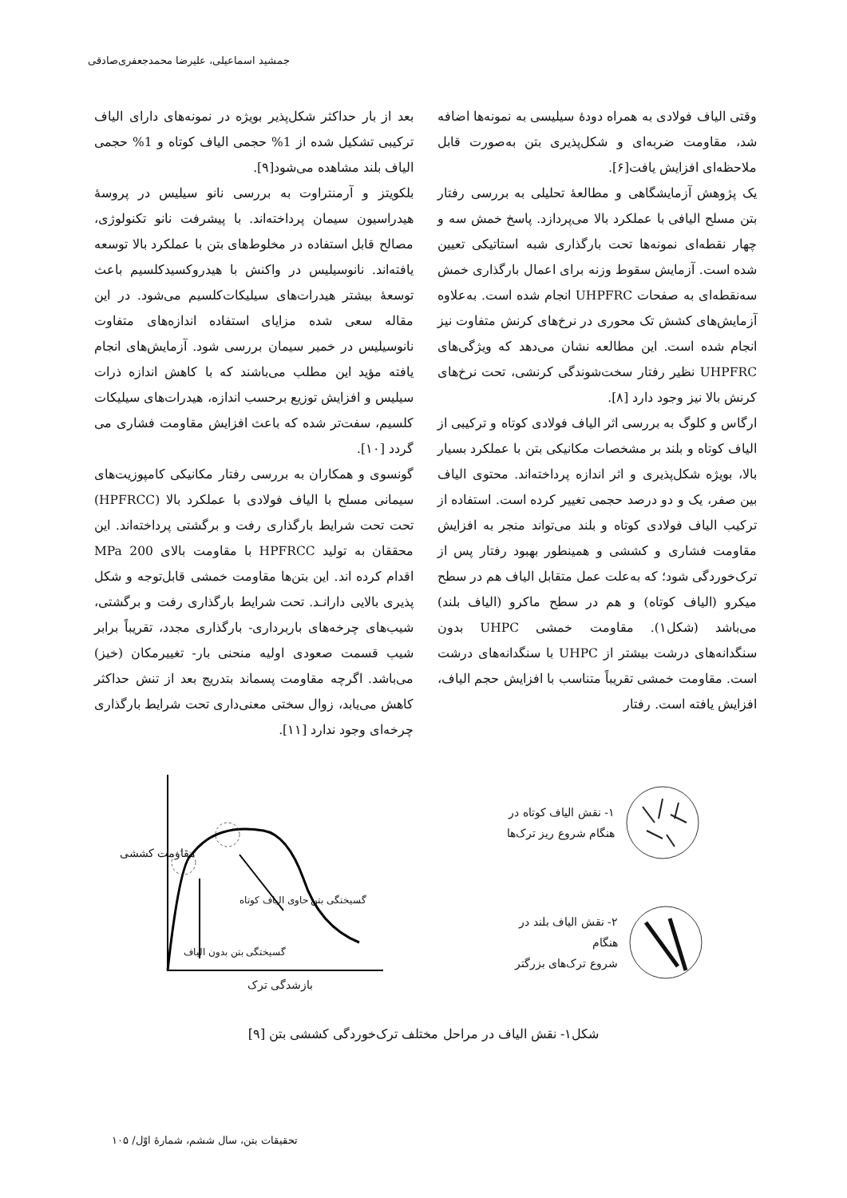جمشید اسماعیلی، علیرضا محمدجعفری‌صادقی
وقتی الیاف فولادی به همراه دودهٔ سیلیسی به نمونه‌ها اضافه شد، مقاومت ضربه‌ای و شکل‌پذیری بتن به‌صورت قابل ملاحظه‌ای افزایش یافت[۶].
یک پژوهش آزمایشگاهی و مطالعهٔ تحلیلی به بررسی رفتار بتن مسلح الیافی با عملکرد بالا می‌پردازد. پاسخ خمش سه و چهار نقطه‌ای نمونه‌ها تحت بارگذاری شبه استاتیکی تعیین شده است. آزمایش سقوط وزنه برای اعمال بارگذاری خمش سه‌نقطه‌ای به صفحات UHPFRC انجام شده است. به‌علاوه آزمایش‌های کشش تک محوری در نرخ‌های کرنش متفاوت نیز انجام شده است. این مطالعه نشان می‌دهد که ویژگی‌های UHPFRC نظیر رفتار سخت‌شوندگی کرنشی، تحت نرخ‌های کرنش بالا نیز وجود دارد [۸].
ارگاس و کلوگ به بررسی اثر الیاف فولادی کوتاه و ترکیبی از الیاف کوتاه و بلند بر مشخصات مکانیکی بتن با عملکرد بسیار بالا، بویژه شکل‌پذیری و اثر اندازه پرداخته‌اند. محتوی الیاف بین صفر، یک و دو درصد حجمی تغییر کرده است. استفاده از ترکیب الیاف فولادی کوتاه و بلند می‌تواند منجر به افزایش مقاومت فشاری و کششی و همینطور بهبود رفتار پس از ترک‌خوردگی شود؛ که به‌علت عمل متقابل الیاف هم در سطح میکرو (الیاف کوتاه) و هم در سطح ماکرو (الیاف بلند) می‌باشد (شکل۱). مقاومت خمشی UHPC بدون سنگدانه‌های درشت بیشتر از UHPC با سنگدانه‌های درشت است. مقاومت خمشی تقریباً متناسب با افزایش حجم الیاف، افزایش یافته است. رفتار
بعد از بار حداکثر شکل‌پذیر بویژه در نمونه‌های دارای الیاف ترکیبی تشکیل شده از 1% حجمی الیاف کوتاه و 1% حجمی الیاف بلند مشاهده می‌شود[۹].
بلکویتز و آرمنتراوت به بررسی نانو سیلیس در پروسهٔ هیدراسیون سیمان پرداخته‌اند. با پیشرفت نانو تکنولوژی، مصالح قابل استفاده در مخلوط‌های بتن با عملکرد بالا توسعه یافته‌اند. نانوسیلیس در واکنش با هیدروکسیدکلسیم باعث توسعهٔ بیشتر هیدرات‌های سیلیکات‌کلسیم می‌شود. در این مقاله سعی شده مزایای استفاده اندازه‌های متفاوت نانوسیلیس در خمیر سیمان بررسی شود. آزمایش‌های انجام یافته مؤید این مطلب می‌باشند که با کاهش اندازه ذرات سیلیس و افزایش توزیع برحسب اندازه، هیدرات‌های سیلیکات کلسیم، سفت‌تر شده که باعث افزایش مقاومت فشاری می گردد [۱۰].
گونسوی و همکاران به بررسی رفتار مکانیکی کامپوزیت‌های سیمانی مسلح با الیاف فولادی با عملکرد بالا (HPFRCC) تحت تحت شرایط بارگذاری رفت و برگشتی پرداخته‌اند. این محققان به تولید HPFRCC با مقاومت بالای 200 MPa اقدام کرده اند. این بتن‌ها مقاومت خمشی قابل‌توجه و شکل پذیری بالایی دارانـد. تحت شرایط بارگذاری رفت و برگشتی، شیب‌های چرخه‌های باربرداری- بارگذاری مجدد، تقریباً برابر شیب قسمت صعودی اولیه منحنی بار- تغییرمکان (خیز) می‌باشد. اگرچه مقاومت پسماند بتدریج بعد از تنش حداکثر کاهش می‌یابد، زوال سختی معنی‌داری تحت شرایط بارگذاری چرخه‌ای وجود ندارد [۱۱].
۱- نقش الیاف کوتاه در
هنگام شروع ریز ترک‌ها
۲- نقش الیاف بلند در هنگام
شروع ترک‌های بزرگتر
گسیختگی بتن حاوی الیاف کوتاه
گسیختگی بتن بدون الیاف
بازشدگی ترک
مقاومت کششی
شکل۱- نقش الیاف در مراحل مختلف ترک‌خوردگی کششی بتن [۹]
تحقیقات بتن، سال ششم، شمارهٔ اوّل/ ۱۰۵